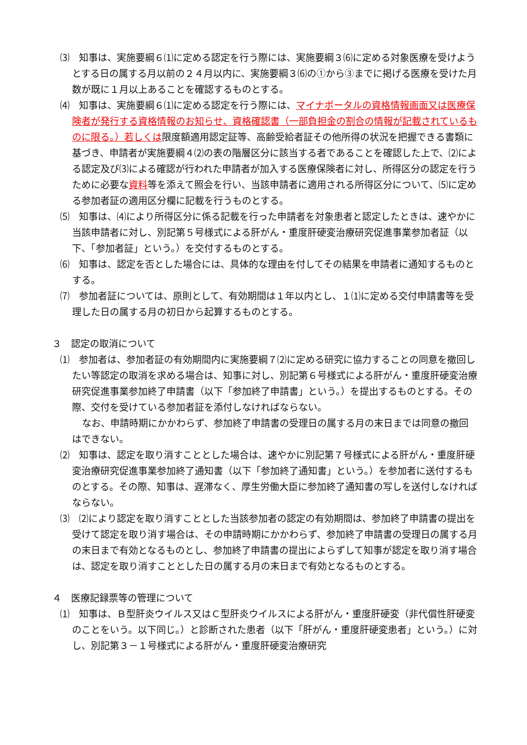⑶　知事は、実施要綱６⑴に定める認定を行う際には、実施要綱３⑹に定める対象医療を受けようとする日の属する月以前の２４月以内に、実施要綱３⑹の①から③までに掲げる医療を受けた月数が既に１月以上あることを確認するものとする。
⑷　知事は、実施要綱６⑴に定める認定を行う際には、マイナポータルの資格情報画面又は医療保険者が発行する資格情報のお知らせ、資格確認書（一部負担金の割合の情報が記載されているものに限る。）若しくは限度額適用認定証等、高齢受給者証その他所得の状況を把握できる書類に基づき、申請者が実施要綱４⑵の表の階層区分に該当する者であることを確認した上で、⑵による認定及び⑶による確認が行われた申請者が加入する医療保険者に対し、所得区分の認定を行うために必要な資料等を添えて照会を行い、当該申請者に適用される所得区分について、⑸に定める参加者証の適用区分欄に記載を行うものとする。
⑸　知事は、⑷により所得区分に係る記載を行った申請者を対象患者と認定したときは、速やかに当該申請者に対し、別記第５号様式による肝がん・重度肝硬変治療研究促進事業参加者証（以下、「参加者証」という。）を交付するものとする。
⑹　知事は、認定を否とした場合には、具体的な理由を付してその結果を申請者に通知するものとする。
⑺　参加者証については、原則として、有効期間は１年以内とし、１⑴に定める交付申請書等を受理した日の属する月の初日から起算するものとする。
３　認定の取消について
⑴　参加者は、参加者証の有効期間内に実施要綱７⑵に定める研究に協力することの同意を撤回したい等認定の取消を求める場合は、知事に対し、別記第６号様式による肝がん・重度肝硬変治療研究促進事業参加終了申請書（以下「参加終了申請書」という。）を提出するものとする。その際、交付を受けている参加者証を添付しなければならない。
なお、申請時期にかかわらず、参加終了申請書の受理日の属する月の末日までは同意の撤回はできない。
⑵　知事は、認定を取り消すこととした場合は、速やかに別記第７号様式による肝がん・重度肝硬変治療研究促進事業参加終了通知書（以下「参加終了通知書」という。）を参加者に送付するものとする。その際、知事は、遅滞なく、厚生労働大臣に参加終了通知書の写しを送付しなければならない。
⑶　⑵により認定を取り消すこととした当該参加者の認定の有効期間は、参加終了申請書の提出を受けて認定を取り消す場合は、その申請時期にかかわらず、参加終了申請書の受理日の属する月の末日まで有効となるものとし、参加終了申請書の提出によらずして知事が認定を取り消す場合は、認定を取り消すこととした日の属する月の末日まで有効となるものとする。
４　医療記録票等の管理について
⑴　知事は、Ｂ型肝炎ウイルス又はＣ型肝炎ウイルスによる肝がん・重度肝硬変（非代償性肝硬変のことをいう。以下同じ。）と診断された患者（以下「肝がん・重度肝硬変患者」という。）に対し、別記第３－１号様式による肝がん・重度肝硬変治療研究